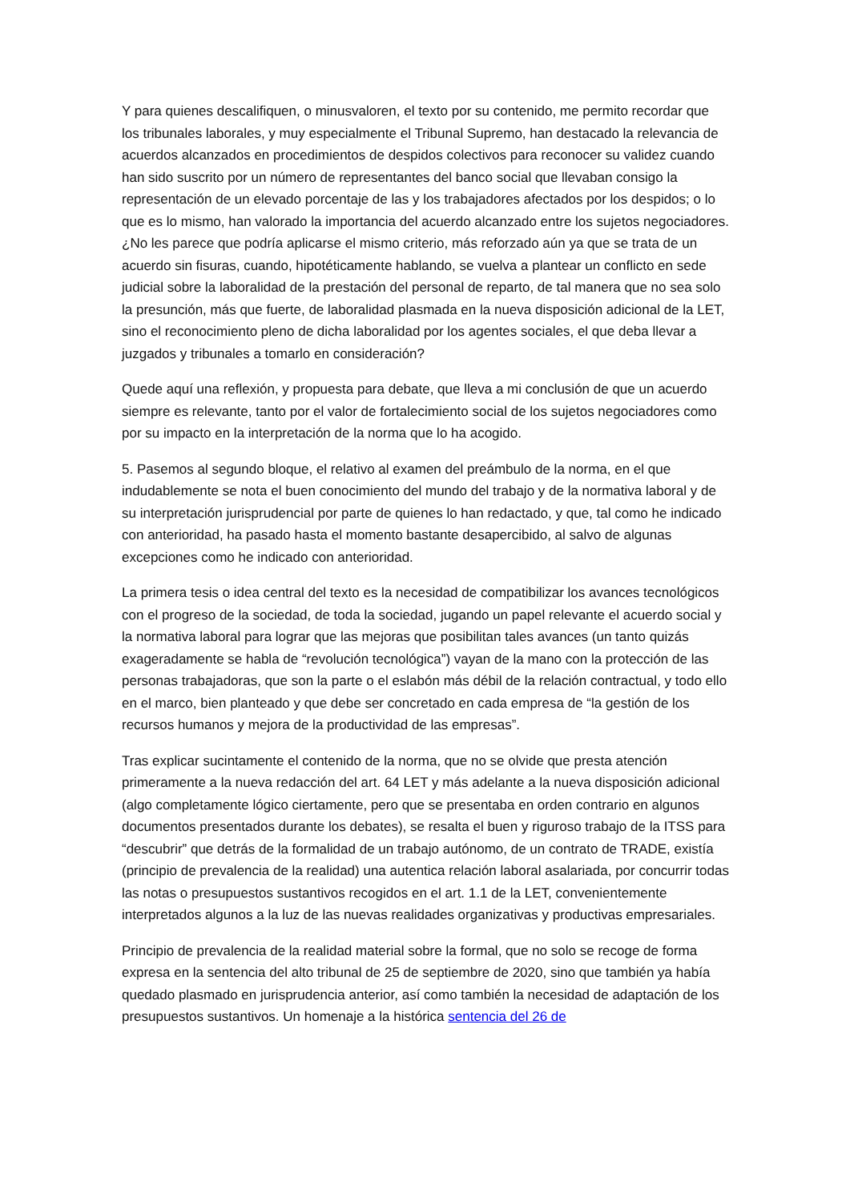Y para quienes descalifiquen, o minusvaloren, el texto por su contenido, me permito recordar que los tribunales laborales, y muy especialmente el Tribunal Supremo, han destacado la relevancia de acuerdos alcanzados en procedimientos de despidos colectivos para reconocer su validez cuando han sido suscrito por un número de representantes del banco social que llevaban consigo la representación de un elevado porcentaje de las y los trabajadores afectados por los despidos; o lo que es lo mismo, han valorado la importancia del acuerdo alcanzado entre los sujetos negociadores. ¿No les parece que podría aplicarse el mismo criterio, más reforzado aún ya que se trata de un acuerdo sin fisuras, cuando, hipotéticamente hablando, se vuelva a plantear un conflicto en sede judicial sobre la laboralidad de la prestación del personal de reparto, de tal manera que no sea solo la presunción, más que fuerte, de laboralidad plasmada en la nueva disposición adicional de la LET, sino el reconocimiento pleno de dicha laboralidad por los agentes sociales, el que deba llevar a juzgados y tribunales a tomarlo en consideración?
Quede aquí una reflexión, y propuesta para debate, que lleva a mi conclusión de que un acuerdo siempre es relevante, tanto por el valor de fortalecimiento social de los sujetos negociadores como por su impacto en la interpretación de la norma que lo ha acogido.
5. Pasemos al segundo bloque, el relativo al examen del preámbulo de la norma, en el que indudablemente se nota el buen conocimiento del mundo del trabajo y de la normativa laboral y de su interpretación jurisprudencial por parte de quienes lo han redactado, y que, tal como he indicado con anterioridad, ha pasado hasta el momento bastante desapercibido, al salvo de algunas excepciones como he indicado con anterioridad.
La primera tesis o idea central del texto es la necesidad de compatibilizar los avances tecnológicos con el progreso de la sociedad, de toda la sociedad, jugando un papel relevante el acuerdo social y la normativa laboral para lograr que las mejoras que posibilitan tales avances (un tanto quizás exageradamente se habla de “revolución tecnológica”) vayan de la mano con la protección de las personas trabajadoras, que son la parte o el eslabón más débil de la relación contractual, y todo ello en el marco, bien planteado y que debe ser concretado en cada empresa de “la gestión de los recursos humanos y mejora de la productividad de las empresas”.
Tras explicar sucintamente el contenido de la norma, que no se olvide que presta atención primeramente a la nueva redacción del art. 64 LET y más adelante a la nueva disposición adicional (algo completamente lógico ciertamente, pero que se presentaba en orden contrario en algunos documentos presentados durante los debates), se resalta el buen y riguroso trabajo de la ITSS para “descubrir” que detrás de la formalidad de un trabajo autónomo, de un contrato de TRADE, existía (principio de prevalencia de la realidad) una autentica relación laboral asalariada, por concurrir todas las notas o presupuestos sustantivos recogidos en el art. 1.1 de la LET, convenientemente interpretados algunos a la luz de las nuevas realidades organizativas y productivas empresariales.
Principio de prevalencia de la realidad material sobre la formal, que no solo se recoge de forma expresa en la sentencia del alto tribunal de 25 de septiembre de 2020, sino que también ya había quedado plasmado en jurisprudencia anterior, así como también la necesidad de adaptación de los presupuestos sustantivos. Un homenaje a la histórica sentencia del 26 de